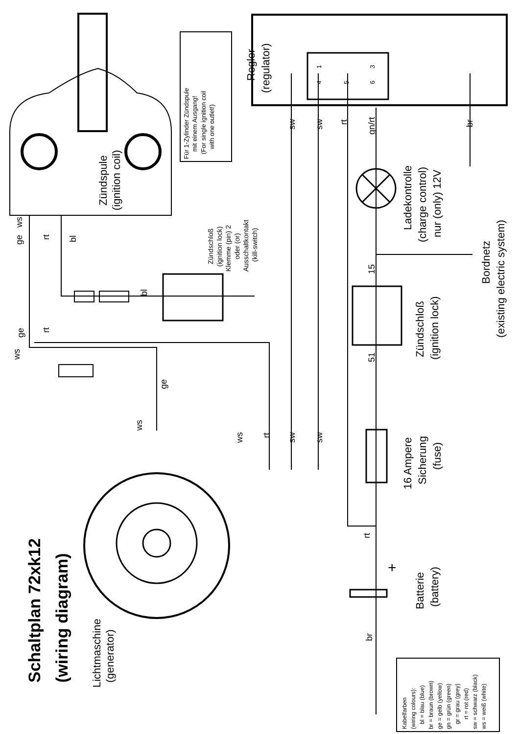Schaltplan 72xk12
(wiring diagram)
Lichtmaschine
(generator)
Zündspule
(ignition coil)
Für 1-Zylinder Zündspule
mit einem Ausgang!
(For single ignition coil
with one outlet!)
Zündschloß
(ignition lock)
Klemme (pin) 2
oder (or)
Ausschaltkontakt
(kill-switch)
Regler
(regulator)
1
4
5
3
6
sw
sw
rt
gn/rt
br
Ladekontrolle
(charge control)
nur (only) 12V
Bordnetz
(existing electric system)
15
51
Zündschloß
(ignition lock)
16 Ampere
Sicherung
(fuse)
rt
+
Batterie
(battery)
br
ge
ws
rt
bl
ws
ge
rt
bl
ge
ws
ws
rt
sw
sw
Kabelfarben
(wiring colours):
bl = blau (blue)
br = braun (brown)
ge = gelb (yellow)
gn = grün (green)
gr = grau (grey)
rt = rot (red)
sw = schwarz (black)
ws = weiß (white)